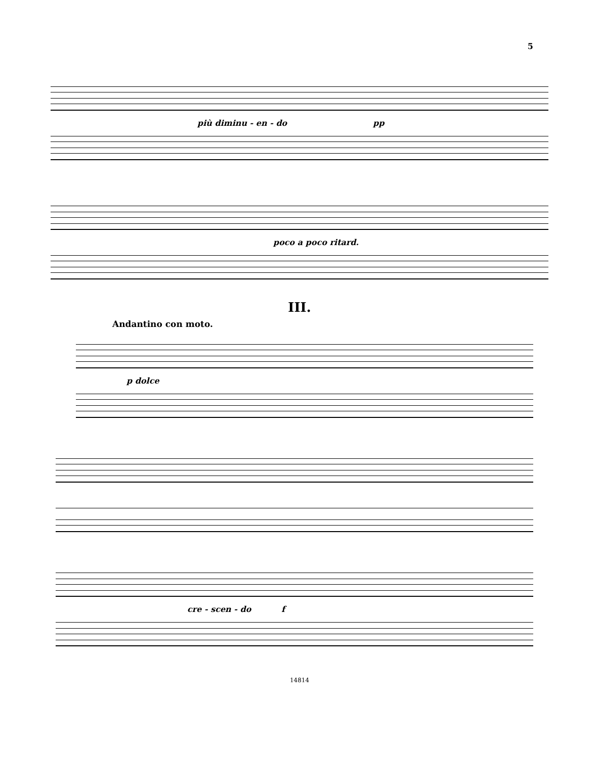5
più diminu - en - do pp
poco a poco ritard.
III.
Andantino con moto.
p dolce
cre - scen - do f
14814